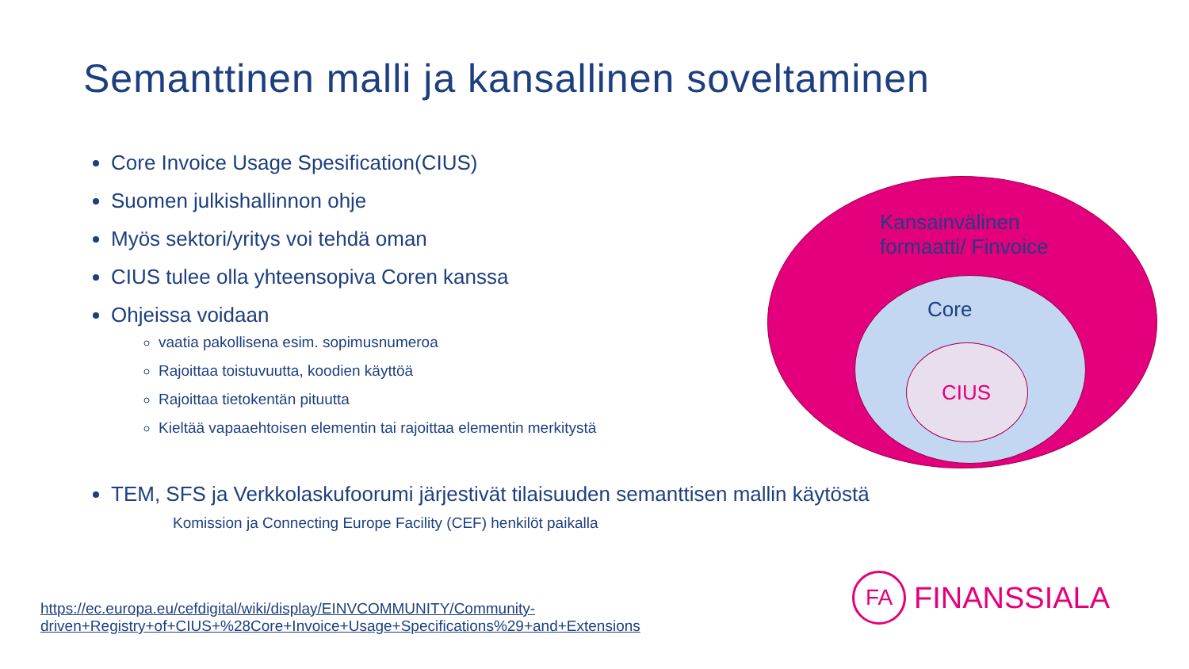Semanttinen malli ja kansallinen soveltaminen
Kansainvälinen
formaatti/ Finvoice
Core
CIUS
Core Invoice Usage Spesification(CIUS)
Suomen julkishallinnon ohje
Myös sektori/yritys voi tehdä oman
CIUS tulee olla yhteensopiva Coren kanssa
Ohjeissa voidaan
vaatia pakollisena esim. sopimusnumeroa
Rajoittaa toistuvuutta, koodien käyttöä
Rajoittaa tietokentän pituutta
Kieltää vapaaehtoisen elementin tai rajoittaa elementin merkitystä
TEM, SFS ja Verkkolaskufoorumi järjestivät tilaisuuden semanttisen mallin käytöstä
Komission ja Connecting Europe Facility (CEF) henkilöt paikalla
https://ec.europa.eu/cefdigital/wiki/display/EINVCOMMUNITY/Community-
driven+Registry+of+CIUS+%28Core+Invoice+Usage+Specifications%29+and+Extensions
FA
FINANSSIALA